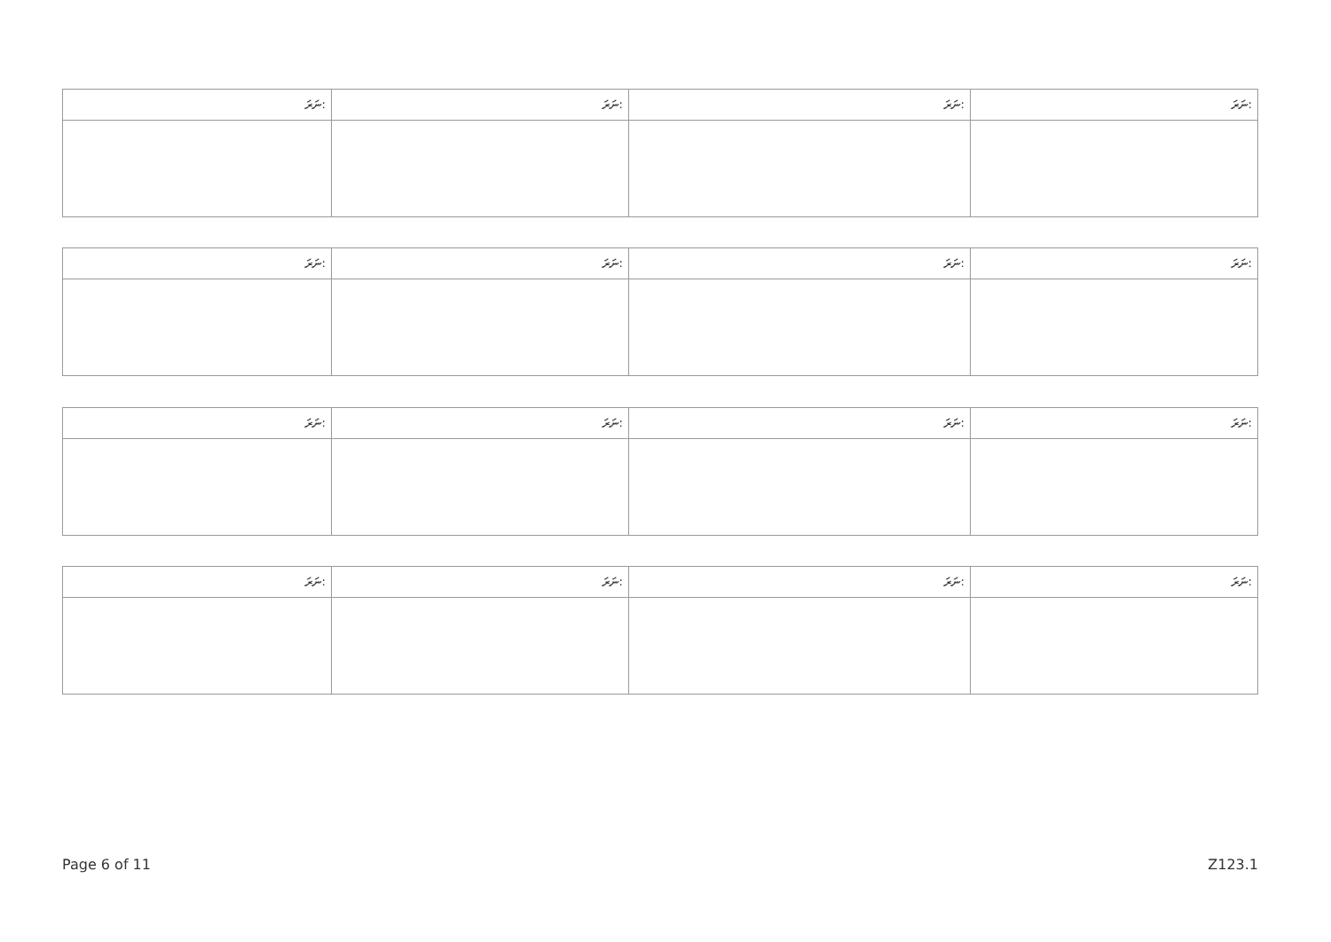| ނަރަ: | ނަރަ: | ނަރަ: | ނަރަ: |
| --- | --- | --- | --- |
| ނަރަ: | ނަރަ: | ނަރަ: | ނަރަ: |
| --- | --- | --- | --- |
| ނަރަ: | ނަރަ: | ނަރަ: | ނަރަ: |
| --- | --- | --- | --- |
| ނަރަ: | ނަރަ: | ނަރަ: | ނަރަ: |
| --- | --- | --- | --- |
Page 6 of 11 Z123.1